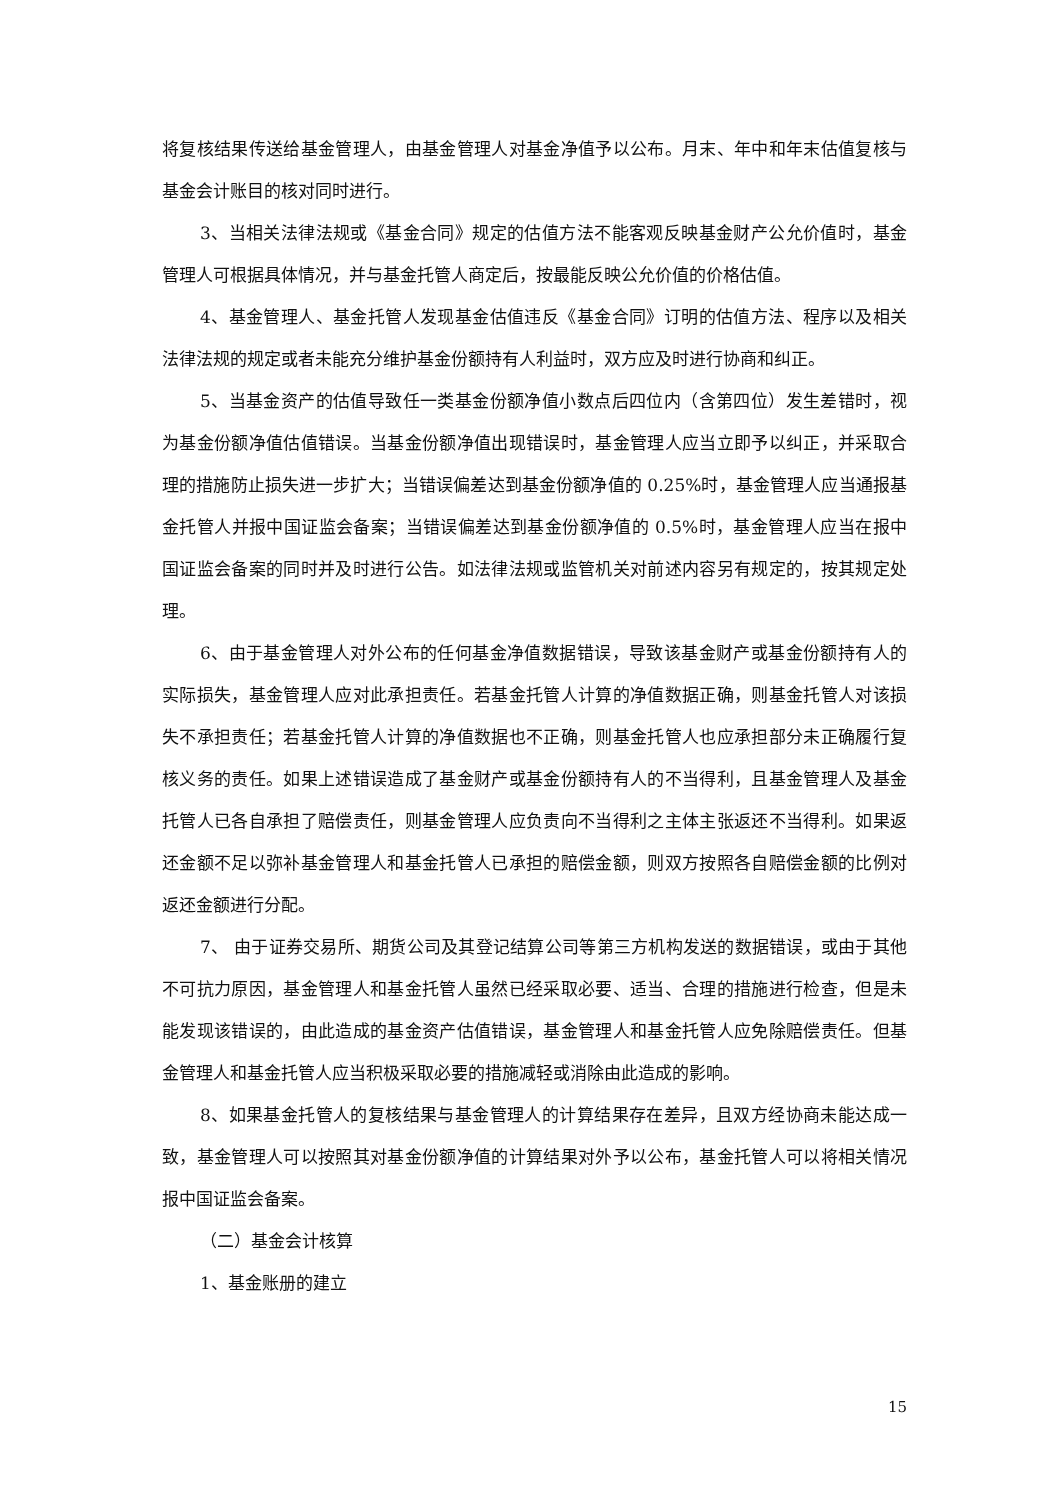将复核结果传送给基金管理人，由基金管理人对基金净值予以公布。月末、年中和年末估值复核与基金会计账目的核对同时进行。
3、当相关法律法规或《基金合同》规定的估值方法不能客观反映基金财产公允价值时，基金管理人可根据具体情况，并与基金托管人商定后，按最能反映公允价值的价格估值。
4、基金管理人、基金托管人发现基金估值违反《基金合同》订明的估值方法、程序以及相关法律法规的规定或者未能充分维护基金份额持有人利益时，双方应及时进行协商和纠正。
5、当基金资产的估值导致任一类基金份额净值小数点后四位内（含第四位）发生差错时，视为基金份额净值估值错误。当基金份额净值出现错误时，基金管理人应当立即予以纠正，并采取合理的措施防止损失进一步扩大；当错误偏差达到基金份额净值的 0.25%时，基金管理人应当通报基金托管人并报中国证监会备案；当错误偏差达到基金份额净值的 0.5%时，基金管理人应当在报中国证监会备案的同时并及时进行公告。如法律法规或监管机关对前述内容另有规定的，按其规定处理。
6、由于基金管理人对外公布的任何基金净值数据错误，导致该基金财产或基金份额持有人的实际损失，基金管理人应对此承担责任。若基金托管人计算的净值数据正确，则基金托管人对该损失不承担责任；若基金托管人计算的净值数据也不正确，则基金托管人也应承担部分未正确履行复核义务的责任。如果上述错误造成了基金财产或基金份额持有人的不当得利，且基金管理人及基金托管人已各自承担了赔偿责任，则基金管理人应负责向不当得利之主体主张返还不当得利。如果返还金额不足以弥补基金管理人和基金托管人已承担的赔偿金额，则双方按照各自赔偿金额的比例对返还金额进行分配。
7、 由于证券交易所、期货公司及其登记结算公司等第三方机构发送的数据错误，或由于其他不可抗力原因，基金管理人和基金托管人虽然已经采取必要、适当、合理的措施进行检查，但是未能发现该错误的，由此造成的基金资产估值错误，基金管理人和基金托管人应免除赔偿责任。但基金管理人和基金托管人应当积极采取必要的措施减轻或消除由此造成的影响。
8、如果基金托管人的复核结果与基金管理人的计算结果存在差异，且双方经协商未能达成一致，基金管理人可以按照其对基金份额净值的计算结果对外予以公布，基金托管人可以将相关情况报中国证监会备案。
（二）基金会计核算
1、基金账册的建立
15